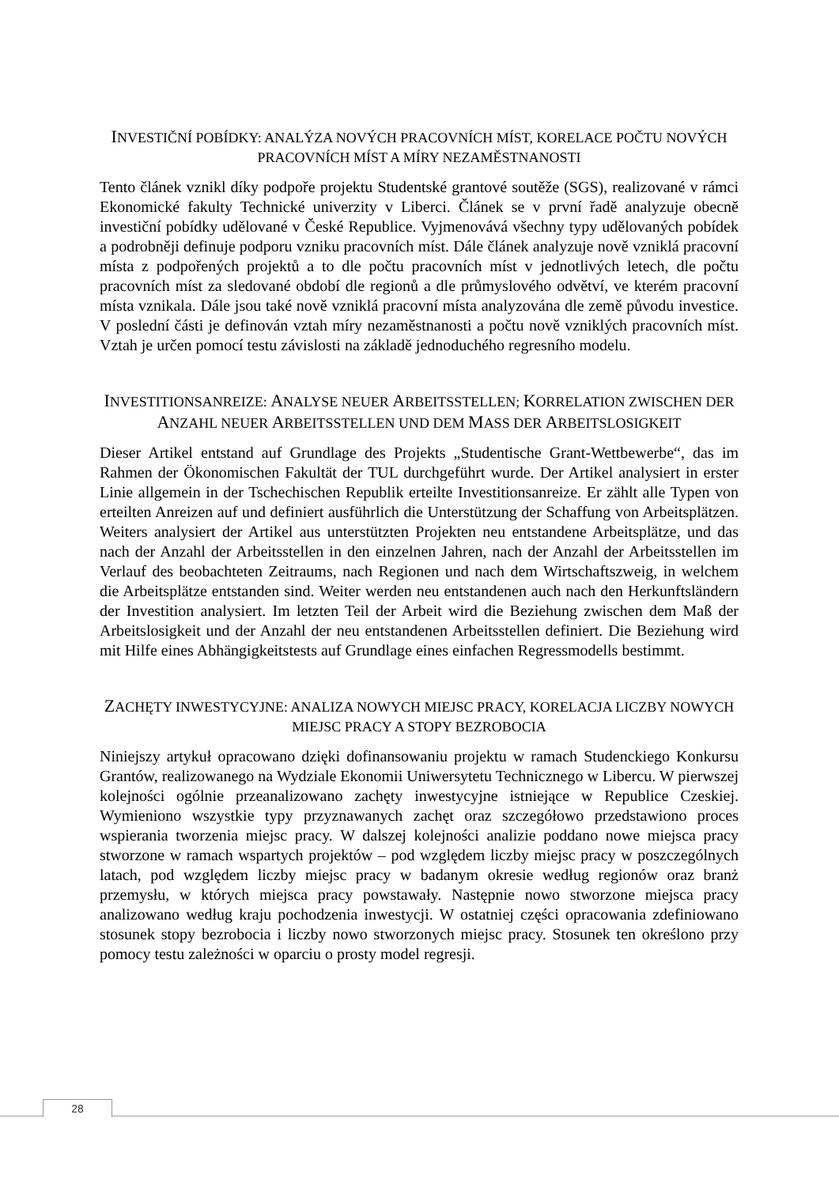INVESTIČNÍ POBÍDKY: ANALÝZA NOVÝCH PRACOVNÍCH MÍST, KORELACE POČTU NOVÝCH PRACOVNÍCH MÍST A MÍRY NEZAMĚSTNANOSTI
Tento článek vznikl díky podpoře projektu Studentské grantové soutěže (SGS), realizované v rámci Ekonomické fakulty Technické univerzity v Liberci. Článek se v první řadě analyzuje obecně investiční pobídky udělované v České Republice. Vyjmenovává všechny typy udělovaných pobídek a podrobněji definuje podporu vzniku pracovních míst. Dále článek analyzuje nově vzniklá pracovní místa z podpořených projektů a to dle počtu pracovních míst v jednotlivých letech, dle počtu pracovních míst za sledované období dle regionů a dle průmyslového odvětví, ve kterém pracovní místa vznikala. Dále jsou také nově vzniklá pracovní místa analyzována dle země původu investice. V poslední části je definován vztah míry nezaměstnanosti a počtu nově vzniklých pracovních míst. Vztah je určen pomocí testu závislosti na základě jednoduchého regresního modelu.
INVESTITIONSANREIZE: ANALYSE NEUER ARBEITSSTELLEN; KORRELATION ZWISCHEN DER ANZAHL NEUER ARBEITSSTELLEN UND DEM MASS DER ARBEITSLOSIGKEIT
Dieser Artikel entstand auf Grundlage des Projekts „Studentische Grant-Wettbewerbe“, das im Rahmen der Ökonomischen Fakultät der TUL durchgeführt wurde. Der Artikel analysiert in erster Linie allgemein in der Tschechischen Republik erteilte Investitionsanreize. Er zählt alle Typen von erteilten Anreizen auf und definiert ausführlich die Unterstützung der Schaffung von Arbeitsplätzen. Weiters analysiert der Artikel aus unterstützten Projekten neu entstandene Arbeitsplätze, und das nach der Anzahl der Arbeitsstellen in den einzelnen Jahren, nach der Anzahl der Arbeitsstellen im Verlauf des beobachteten Zeitraums, nach Regionen und nach dem Wirtschaftszweig, in welchem die Arbeitsplätze entstanden sind. Weiter werden neu entstandenen auch nach den Herkunftsländern der Investition analysiert. Im letzten Teil der Arbeit wird die Beziehung zwischen dem Maß der Arbeitslosigkeit und der Anzahl der neu entstandenen Arbeitsstellen definiert. Die Beziehung wird mit Hilfe eines Abhängigkeitstests auf Grundlage eines einfachen Regressmodells bestimmt.
ZACHĘTY INWESTYCYJNE: ANALIZA NOWYCH MIEJSC PRACY, KORELACJA LICZBY NOWYCH MIEJSC PRACY A STOPY BEZROBOCIA
Niniejszy artykuł opracowano dzięki dofinansowaniu projektu w ramach Studenckiego Konkursu Grantów, realizowanego na Wydziale Ekonomii Uniwersytetu Technicznego w Libercu. W pierwszej kolejności ogólnie przeanalizowano zachęty inwestycyjne istniejące w Republice Czeskiej. Wymieniono wszystkie typy przyznawanych zachęt oraz szczegółowo przedstawiono proces wspierania tworzenia miejsc pracy. W dalszej kolejności analizie poddano nowe miejsca pracy stworzone w ramach wspartych projektów – pod względem liczby miejsc pracy w poszczególnych latach, pod względem liczby miejsc pracy w badanym okresie według regionów oraz branż przemysłu, w których miejsca pracy powstawały. Następnie nowo stworzone miejsca pracy analizowano według kraju pochodzenia inwestycji. W ostatniej części opracowania zdefiniowano stosunek stopy bezrobocia i liczby nowo stworzonych miejsc pracy. Stosunek ten określono przy pomocy testu zależności w oparciu o prosty model regresji.
28